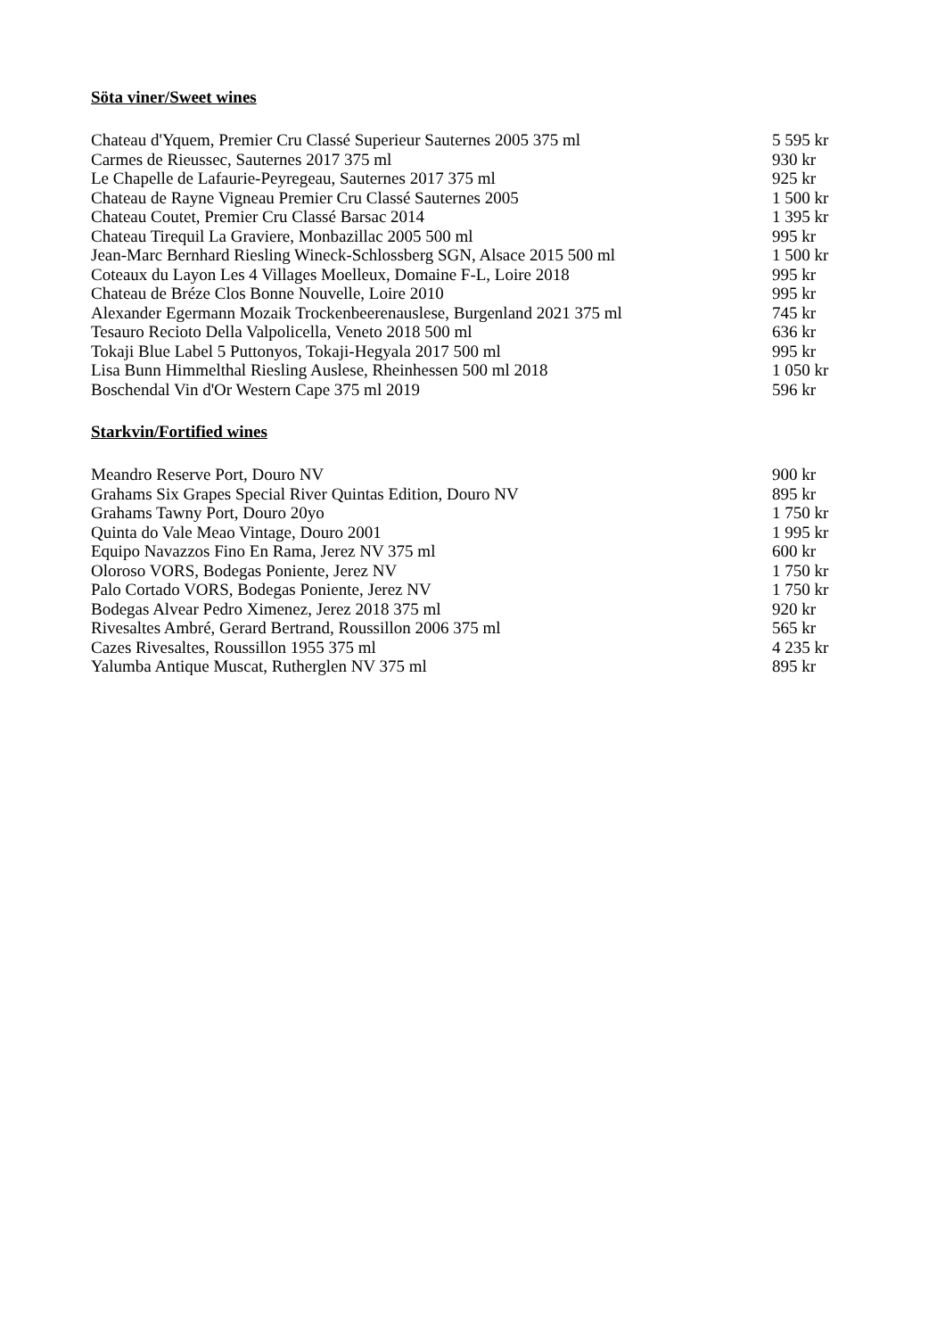Söta viner/Sweet wines
| Chateau d'Yquem, Premier Cru Classé Superieur Sauternes 2005 375 ml | 5 595 kr |
| Carmes de Rieussec, Sauternes 2017 375 ml | 930 kr |
| Le Chapelle de Lafaurie-Peyregeau, Sauternes 2017 375 ml | 925 kr |
| Chateau de Rayne Vigneau Premier Cru Classé Sauternes 2005 | 1 500 kr |
| Chateau Coutet, Premier Cru Classé Barsac 2014 | 1 395 kr |
| Chateau Tirequil La Graviere, Monbazillac 2005 500 ml | 995 kr |
| Jean-Marc Bernhard Riesling Wineck-Schlossberg SGN, Alsace 2015 500 ml | 1 500 kr |
| Coteaux du Layon Les 4 Villages Moelleux, Domaine F-L, Loire 2018 | 995 kr |
| Chateau de Bréze Clos Bonne Nouvelle, Loire 2010 | 995 kr |
| Alexander Egermann Mozaik Trockenbeerenauslese, Burgenland 2021 375 ml | 745 kr |
| Tesauro Recioto Della Valpolicella, Veneto 2018 500 ml | 636 kr |
| Tokaji Blue Label 5 Puttonyos, Tokaji-Hegyala 2017 500 ml | 995 kr |
| Lisa Bunn Himmelthal Riesling Auslese, Rheinhessen 500 ml 2018 | 1 050 kr |
| Boschendal Vin d'Or Western Cape 375 ml 2019 | 596 kr |
Starkvin/Fortified wines
| Meandro Reserve Port, Douro NV | 900 kr |
| Grahams Six Grapes Special River Quintas Edition, Douro NV | 895 kr |
| Grahams Tawny Port, Douro 20yo | 1 750 kr |
| Quinta do Vale Meao Vintage, Douro 2001 | 1 995 kr |
| Equipo Navazzos Fino En Rama, Jerez NV 375 ml | 600 kr |
| Oloroso VORS, Bodegas Poniente, Jerez NV | 1 750 kr |
| Palo Cortado VORS, Bodegas Poniente, Jerez NV | 1 750 kr |
| Bodegas Alvear Pedro Ximenez, Jerez 2018 375 ml | 920 kr |
| Rivesaltes Ambré, Gerard Bertrand, Roussillon 2006 375 ml | 565 kr |
| Cazes Rivesaltes, Roussillon 1955 375 ml | 4 235 kr |
| Yalumba Antique Muscat, Rutherglen NV 375 ml | 895 kr |